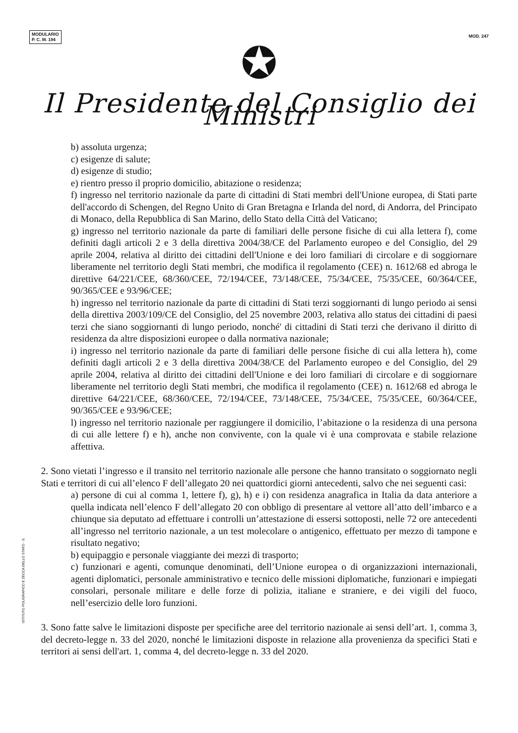MODULARIO
P. C. M. 194
MOD. 247
✪
Il Presidente del Consiglio dei Ministri
b) assoluta urgenza;
c) esigenze di salute;
d) esigenze di studio;
e) rientro presso il proprio domicilio, abitazione o residenza;
f) ingresso nel territorio nazionale da parte di cittadini di Stati membri dell'Unione europea, di Stati parte dell'accordo di Schengen, del Regno Unito di Gran Bretagna e Irlanda del nord, di Andorra, del Principato di Monaco, della Repubblica di San Marino, dello Stato della Città del Vaticano;
g) ingresso nel territorio nazionale da parte di familiari delle persone fisiche di cui alla lettera f), come definiti dagli articoli 2 e 3 della direttiva 2004/38/CE del Parlamento europeo e del Consiglio, del 29 aprile 2004, relativa al diritto dei cittadini dell'Unione e dei loro familiari di circolare e di soggiornare liberamente nel territorio degli Stati membri, che modifica il regolamento (CEE) n. 1612/68 ed abroga le direttive 64/221/CEE, 68/360/CEE, 72/194/CEE, 73/148/CEE, 75/34/CEE, 75/35/CEE, 60/364/CEE, 90/365/CEE e 93/96/CEE;
h) ingresso nel territorio nazionale da parte di cittadini di Stati terzi soggiornanti di lungo periodo ai sensi della direttiva 2003/109/CE del Consiglio, del 25 novembre 2003, relativa allo status dei cittadini di paesi terzi che siano soggiornanti di lungo periodo, nonché' di cittadini di Stati terzi che derivano il diritto di residenza da altre disposizioni europee o dalla normativa nazionale;
i) ingresso nel territorio nazionale da parte di familiari delle persone fisiche di cui alla lettera h), come definiti dagli articoli 2 e 3 della direttiva 2004/38/CE del Parlamento europeo e del Consiglio, del 29 aprile 2004, relativa al diritto dei cittadini dell'Unione e dei loro familiari di circolare e di soggiornare liberamente nel territorio degli Stati membri, che modifica il regolamento (CEE) n. 1612/68 ed abroga le direttive 64/221/CEE, 68/360/CEE, 72/194/CEE, 73/148/CEE, 75/34/CEE, 75/35/CEE, 60/364/CEE, 90/365/CEE e 93/96/CEE;
l) ingresso nel territorio nazionale per raggiungere il domicilio, l’abitazione o la residenza di una persona di cui alle lettere f) e h), anche non convivente, con la quale vi è una comprovata e stabile relazione affettiva.
2. Sono vietati l’ingresso e il transito nel territorio nazionale alle persone che hanno transitato o soggiornato negli Stati e territori di cui all’elenco F dell’allegato 20 nei quattordici giorni antecedenti, salvo che nei seguenti casi:
a) persone di cui al comma 1, lettere f), g), h) e i) con residenza anagrafica in Italia da data anteriore a quella indicata nell’elenco F dell’allegato 20 con obbligo di presentare al vettore all’atto dell’imbarco e a chiunque sia deputato ad effettuare i controlli un’attestazione di essersi sottoposti, nelle 72 ore antecedenti all’ingresso nel territorio nazionale, a un test molecolare o antigenico, effettuato per mezzo di tampone e risultato negativo;
b) equipaggio e personale viaggiante dei mezzi di trasporto;
c) funzionari e agenti, comunque denominati, dell’Unione europea o di organizzazioni internazionali, agenti diplomatici, personale amministrativo e tecnico delle missioni diplomatiche, funzionari e impiegati consolari, personale militare e delle forze di polizia, italiane e straniere, e dei vigili del fuoco, nell’esercizio delle loro funzioni.
3. Sono fatte salve le limitazioni disposte per specifiche aree del territorio nazionale ai sensi dell’art. 1, comma 3, del decreto-legge n. 33 del 2020, nonché le limitazioni disposte in relazione alla provenienza da specifici Stati e territori ai sensi dell'art. 1, comma 4, del decreto-legge n. 33 del 2020.
ISTITUTO POLIGRAFICO E ZECCA DELLO STATO - S.